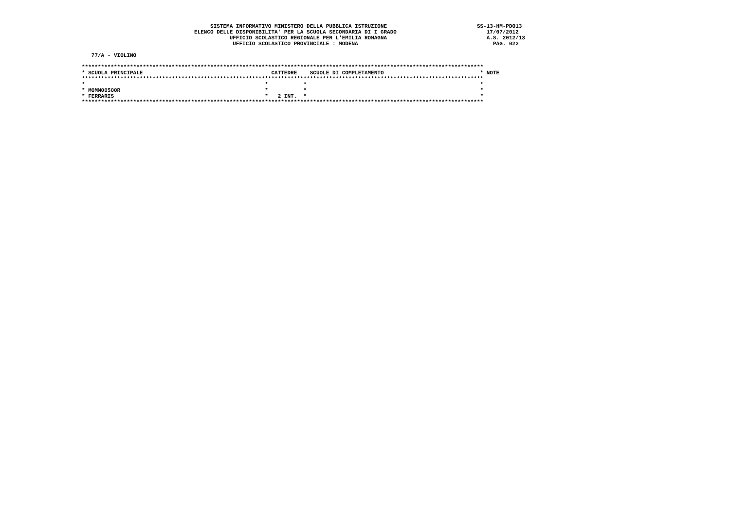SISTEMA INFORMATIVO MINISTERO DELLA PUBBLICA ISTRUZIONE                            SS-13-HM-PDO13
                                   ELENCO DELLE DISPONIBILITA' PER LA SCUOLA SECONDARIA DI I GRADO                            17/07/2012
                                              UFFICIO SCOLASTICO REGIONALE PER L'EMILIA ROMAGNA                               A.S. 2012/13
                                               UFFICIO SCOLASTICO PROVINCIALE : MODENA                                          PAG. 022

   77/A - VIOLINO

*****************************************************************************************************************************
* SCUOLA PRINCIPALE                                        CATTEDRE    SCUOLE DI COMPLETAMENTO                              * NOTE
*****************************************************************************************************************************
*                                                        *           *                                                      *
* MOMM00500R                                             *           *                                                      *
* FERRARIS                                               *   2 INT.  *                                                      *
*****************************************************************************************************************************